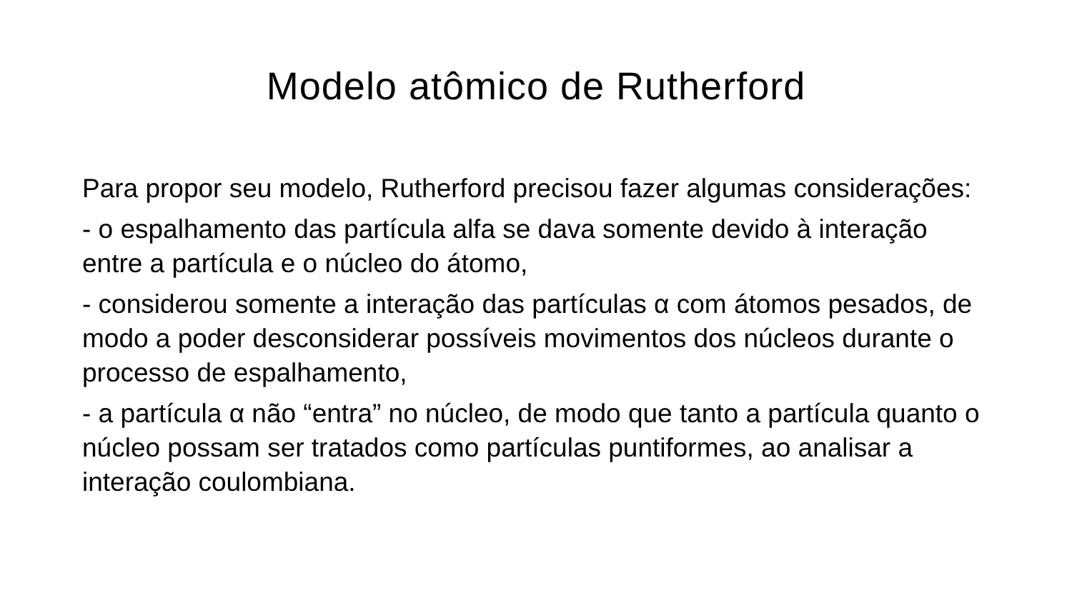Modelo atômico de Rutherford
Para propor seu modelo, Rutherford precisou fazer algumas considerações:
- o espalhamento das partícula alfa se dava somente devido à interação entre a partícula e o núcleo do átomo,
- considerou somente a interação das partículas α com átomos pesados, de modo a poder desconsiderar possíveis movimentos dos núcleos durante o processo de espalhamento,
- a partícula α não “entra” no núcleo, de modo que tanto a partícula quanto o núcleo possam ser tratados como partículas puntiformes, ao analisar a interação coulombiana.